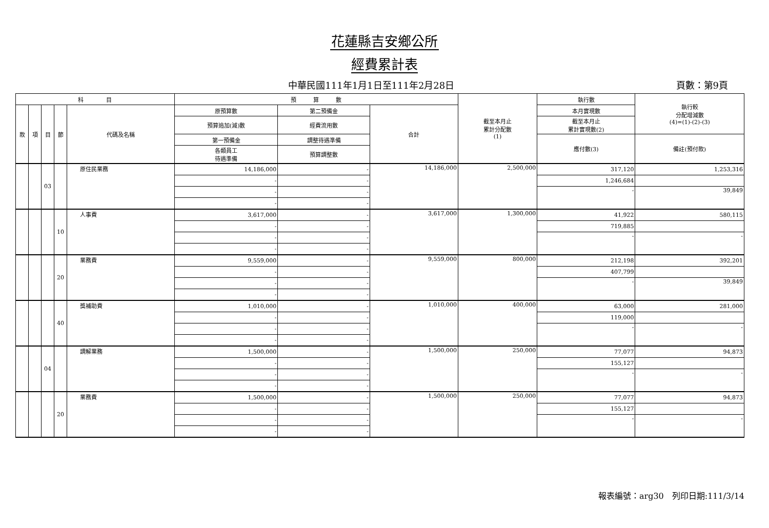花蓮縣吉安鄉公所
經費累計表
中華民國111年1月1日至111年2月28日 頁數：第9頁
| 科 目 | | | | | 預 算 數 | | | 截至本月止 累計分配數 (1) | 執行數 | 執行較 分配增減數 (4)=(1)-(2)-(3) |
| --- | --- | --- | --- | --- | --- | --- | --- | --- | --- | --- |
| 款 | 項 | 目 | 節 | 代碼及名稱 | 原預算數 | 第二預備金 | 合計 | | 本月實現數 | |
| | | | | | 預算追加(減)數 | 經費流用數 | | | 截至本月止 累計實現數(2) | |
| | | | | | 第一預備金 | 調整待遇準備 | | | 應付數(3) | 備註(預付款) |
| | | | | | 各類員工 待遇準備 | 預算調整數 | | | | |
| | | 03 | | 原住民業務 | 14,186,000 | - | 14,186,000 | 2,500,000 | 317,120 | 1,253,316 |
| | | | | | - | - | | | 1,246,684 | |
| | | | | | - | - | | | - | 39,849 |
| | | | | | - | - | | | | |
| | | | 10 | 人事費 | 3,617,000 | - | 3,617,000 | 1,300,000 | 41,922 | 580,115 |
| | | | | | - | - | | | 719,885 | |
| | | | | | - | - | | | - | - |
| | | | | | - | - | | | | |
| | | | 20 | 業務費 | 9,559,000 | - | 9,559,000 | 800,000 | 212,198 | 392,201 |
| | | | | | - | - | | | 407,799 | |
| | | | | | - | - | | | - | 39,849 |
| | | | | | - | - | | | | |
| | | | 40 | 獎補助費 | 1,010,000 | - | 1,010,000 | 400,000 | 63,000 | 281,000 |
| | | | | | - | - | | | 119,000 | |
| | | | | | - | - | | | - | - |
| | | | | | - | - | | | | |
| | | 04 | | 調解業務 | 1,500,000 | - | 1,500,000 | 250,000 | 77,077 | 94,873 |
| | | | | | - | - | | | 155,127 | |
| | | | | | - | - | | | - | - |
| | | | | | - | - | | | | |
| | | | 20 | 業務費 | 1,500,000 | - | 1,500,000 | 250,000 | 77,077 | 94,873 |
| | | | | | - | - | | | 155,127 | |
| | | | | | - | - | | | - | - |
| | | | | | - | - | | | | |
報表編號：arg30　列印日期:111/3/14